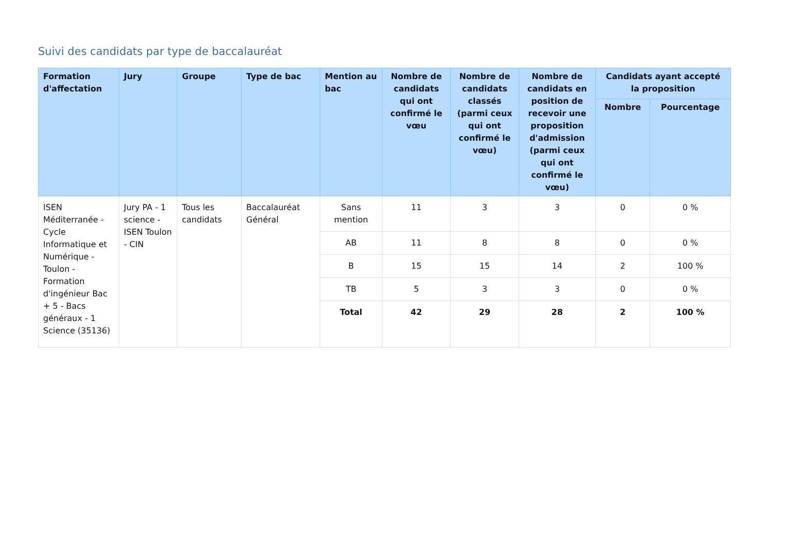Suivi des candidats par type de baccalauréat
| Formation d'affectation | Jury | Groupe | Type de bac | Mention au bac | Nombre de candidats qui ont confirmé le vœu | Nombre de candidats classés (parmi ceux qui ont confirmé le vœu) | Nombre de candidats en position de recevoir une proposition d'admission (parmi ceux qui ont confirmé le vœu) | Candidats ayant accepté la proposition | |
| --- | --- | --- | --- | --- | --- | --- | --- | --- | --- |
| | | | | | | | | Nombre | Pourcentage |
| ISEN Méditerranée - Cycle Informatique et Numérique - Toulon - Formation d'ingénieur Bac + 5 - Bacs généraux - 1 Science (35136) | Jury PA - 1 science - ISEN Toulon - CIN | Tous les candidats | Baccalauréat Général | Sans mention | 11 | 3 | 3 | 0 | 0 % |
| | | | | AB | 11 | 8 | 8 | 0 | 0 % |
| | | | | B | 15 | 15 | 14 | 2 | 100 % |
| | | | | TB | 5 | 3 | 3 | 0 | 0 % |
| | | | | Total | 42 | 29 | 28 | 2 | 100 % |